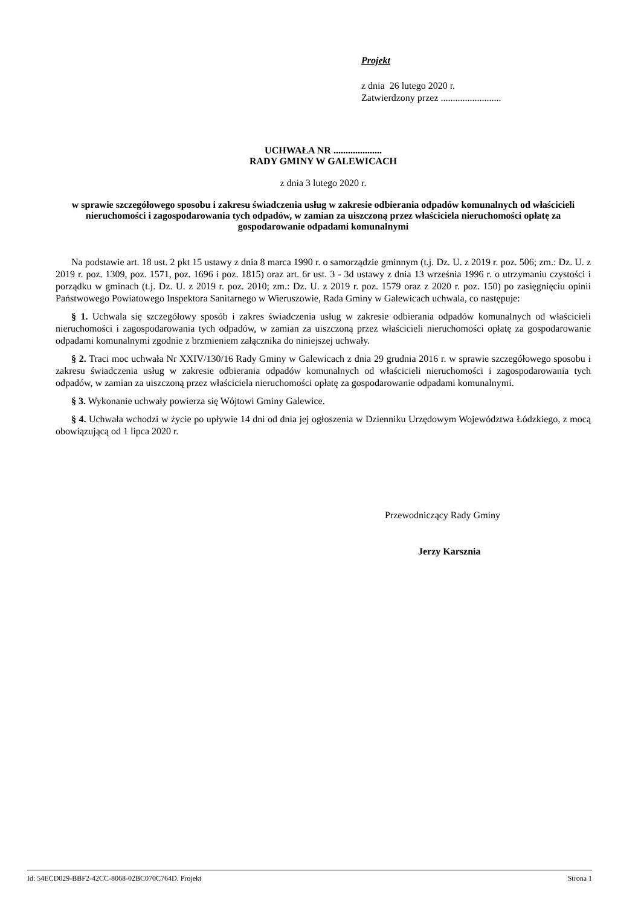Projekt
z dnia 26 lutego 2020 r.
Zatwierdzony przez .........................
UCHWAŁA NR ....................
RADY GMINY W GALEWICACH
z dnia 3 lutego 2020 r.
w sprawie szczegółowego sposobu i zakresu świadczenia usług w zakresie odbierania odpadów komunalnych od właścicieli nieruchomości i zagospodarowania tych odpadów, w zamian za uiszczoną przez właściciela nieruchomości opłatę za gospodarowanie odpadami komunalnymi
Na podstawie art. 18 ust. 2 pkt 15 ustawy z dnia 8 marca 1990 r. o samorządzie gminnym (t.j. Dz. U. z 2019 r. poz. 506; zm.: Dz. U. z 2019 r. poz. 1309, poz. 1571, poz. 1696 i poz. 1815) oraz art. 6r ust. 3 - 3d ustawy z dnia 13 września 1996 r. o utrzymaniu czystości i porządku w gminach (t.j. Dz. U. z 2019 r. poz. 2010; zm.: Dz. U. z 2019 r. poz. 1579 oraz z 2020 r. poz. 150) po zasięgnięciu opinii Państwowego Powiatowego Inspektora Sanitarnego w Wieruszowie, Rada Gminy w Galewicach uchwala, co następuje:
§ 1. Uchwala się szczegółowy sposób i zakres świadczenia usług w zakresie odbierania odpadów komunalnych od właścicieli nieruchomości i zagospodarowania tych odpadów, w zamian za uiszczoną przez właścicieli nieruchomości opłatę za gospodarowanie odpadami komunalnymi zgodnie z brzmieniem załącznika do niniejszej uchwały.
§ 2. Traci moc uchwała Nr XXIV/130/16 Rady Gminy w Galewicach z dnia 29 grudnia 2016 r. w sprawie szczegółowego sposobu i zakresu świadczenia usług w zakresie odbierania odpadów komunalnych od właścicieli nieruchomości i zagospodarowania tych odpadów, w zamian za uiszczoną przez właściciela nieruchomości opłatę za gospodarowanie odpadami komunalnymi.
§ 3. Wykonanie uchwały powierza się Wójtowi Gminy Galewice.
§ 4. Uchwała wchodzi w życie po upływie 14 dni od dnia jej ogłoszenia w Dzienniku Urzędowym Województwa Łódzkiego, z mocą obowiązującą od 1 lipca 2020 r.
Przewodniczący Rady Gminy
Jerzy Karsznia
Id: 54ECD029-BBF2-42CC-8068-02BC070C764D. Projekt Strona 1